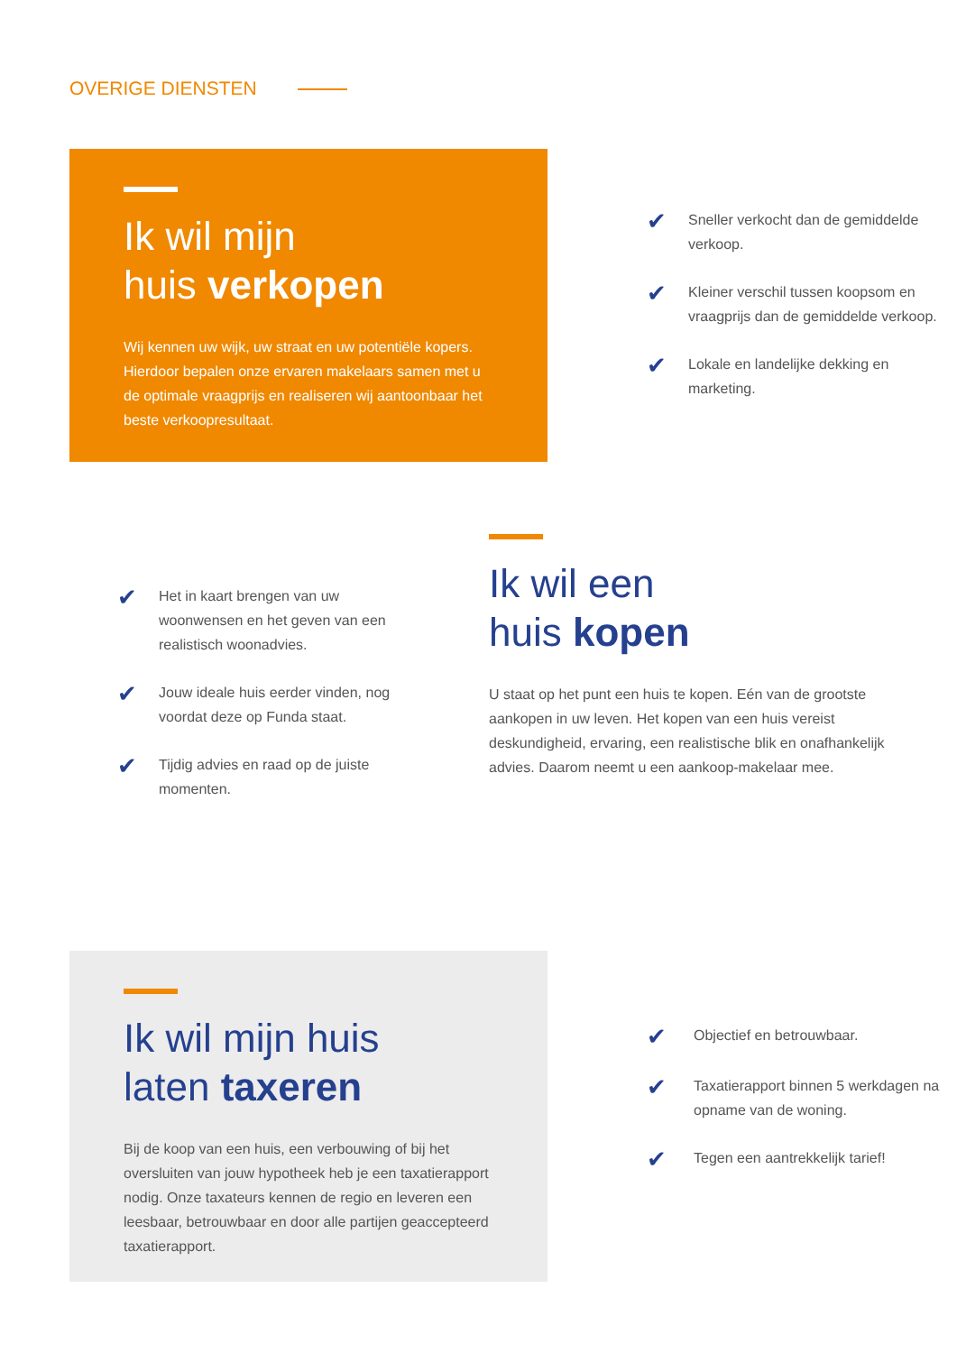OVERIGE DIENSTEN
Ik wil mijn
huis verkopen
Wij kennen uw wijk, uw straat en uw potentiële kopers. Hierdoor bepalen onze ervaren makelaars samen met u de optimale vraagprijs en realiseren wij aantoonbaar het beste verkoopresultaat.
✔ Sneller verkocht dan de gemiddelde verkoop.
✔ Kleiner verschil tussen koopsom en vraagprijs dan de gemiddelde verkoop.
✔ Lokale en landelijke dekking en marketing.
✔ Het in kaart brengen van uw woonwensen en het geven van een realistisch woonadvies.
✔ Jouw ideale huis eerder vinden, nog voordat deze op Funda staat.
✔ Tijdig advies en raad op de juiste momenten.
Ik wil een
huis kopen
U staat op het punt een huis te kopen. Eén van de grootste aankopen in uw leven. Het kopen van een huis vereist deskundigheid, ervaring, een realistische blik en onafhankelijk advies. Daarom neemt u een aankoop-makelaar mee.
Ik wil mijn huis
laten taxeren
Bij de koop van een huis, een verbouwing of bij het oversluiten van jouw hypotheek heb je een taxatierapport nodig. Onze taxateurs kennen de regio en leveren een leesbaar, betrouwbaar en door alle partijen geaccepteerd taxatierapport.
✔ Objectief en betrouwbaar.
✔ Taxatierapport binnen 5 werkdagen na opname van de woning.
✔ Tegen een aantrekkelijk tarief!